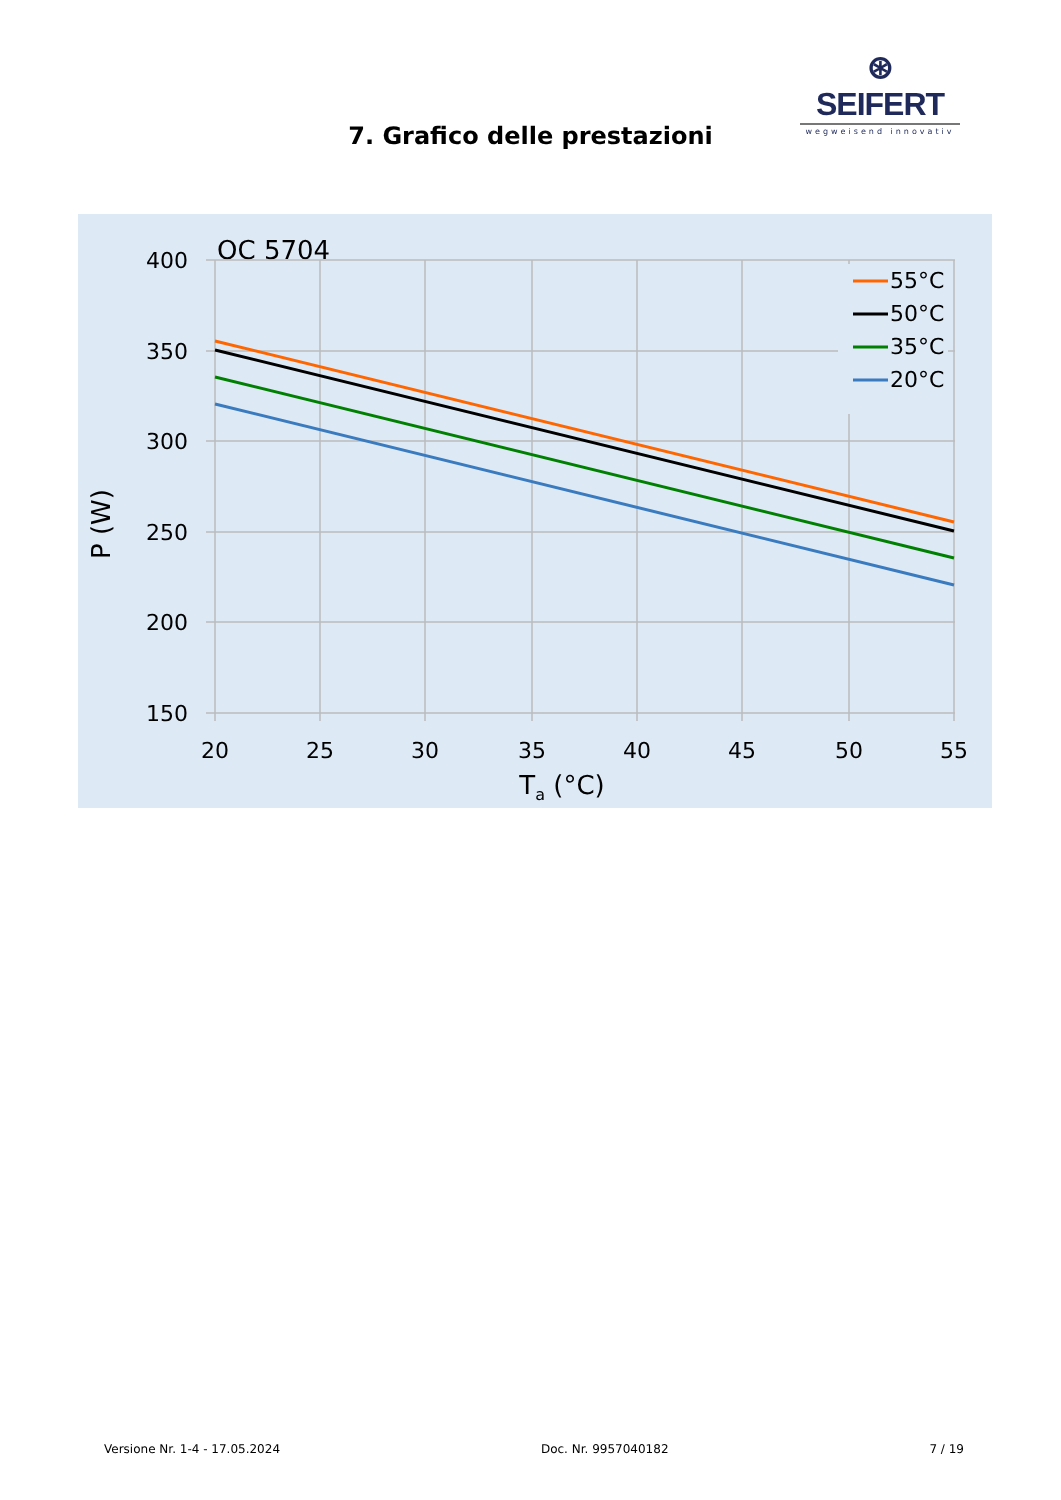⊛ SEIFERT
wegweisend innovativ
7. Grafico delle prestazioni
OC 5704
55°C
50°C
35°C
20°C
400
350
300
250
200
150
20
25
30
35
40
45
50
55
Ta (°C)
P (W)
Versione Nr. 1-4 - 17.05.2024 Doc. Nr. 9957040182 7 / 19